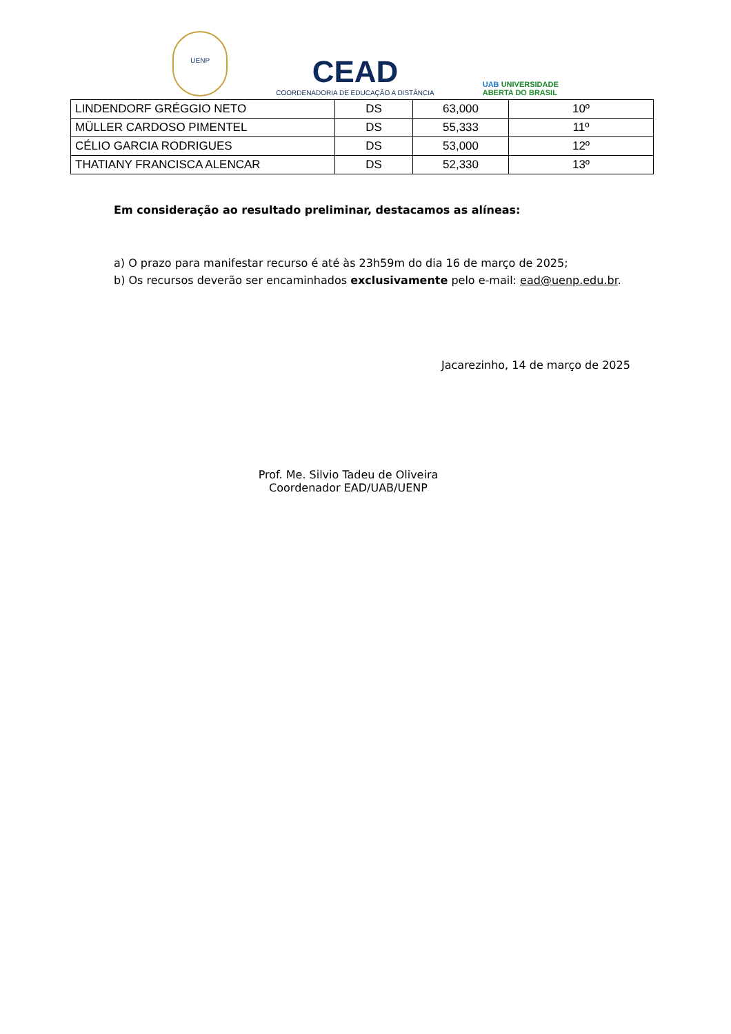UENP
CEAD
COORDENADORIA DE EDUCAÇÃO A DISTÂNCIA
UAB UNIVERSIDADE
ABERTA DO BRASIL
| LINDENDORF GRÉGGIO NETO | DS | 63,000 | 10º |
| MÜLLER CARDOSO PIMENTEL | DS | 55,333 | 11º |
| CÉLIO GARCIA RODRIGUES | DS | 53,000 | 12º |
| THATIANY FRANCISCA ALENCAR | DS | 52,330 | 13º |
Em consideração ao resultado preliminar, destacamos as alíneas:
a) O prazo para manifestar recurso é até às 23h59m do dia 16 de março de 2025;
b) Os recursos deverão ser encaminhados exclusivamente pelo e-mail: ead@uenp.edu.br.
Jacarezinho, 14 de março de 2025
Prof. Me. Silvio Tadeu de Oliveira
Coordenador EAD/UAB/UENP